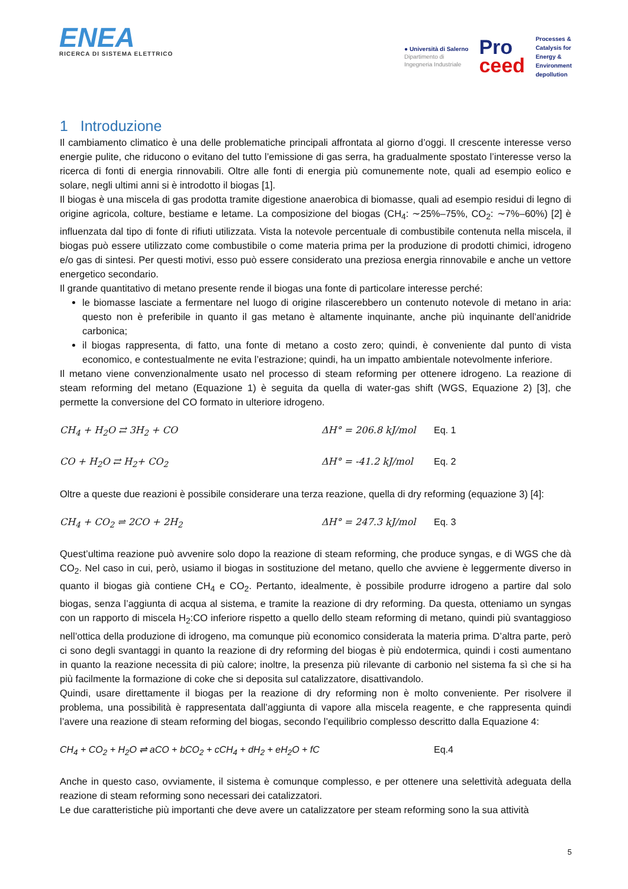ENEA
RICERCA DI SISTEMA ELETTRICO
● Università di Salerno
Dipartimento di
Ingegneria Industriale
Pro
ceed
Processes &
Catalysis for
Energy &
Environment
depollution
1 Introduzione
Il cambiamento climatico è una delle problematiche principali affrontata al giorno d’oggi. Il crescente interesse verso energie pulite, che riducono o evitano del tutto l’emissione di gas serra, ha gradualmente spostato l’interesse verso la ricerca di fonti di energia rinnovabili. Oltre alle fonti di energia più comunemente note, quali ad esempio eolico e solare, negli ultimi anni si è introdotto il biogas [1].
Il biogas è una miscela di gas prodotta tramite digestione anaerobica di biomasse, quali ad esempio residui di legno di origine agricola, colture, bestiame e letame. La composizione del biogas (CH<sub>4</sub>: ∼25%–75%, CO<sub>2</sub>: ∼7%–60%) [2] è influenzata dal tipo di fonte di rifiuti utilizzata. Vista la notevole percentuale di combustibile contenuta nella miscela, il biogas può essere utilizzato come combustibile o come materia prima per la produzione di prodotti chimici, idrogeno e/o gas di sintesi. Per questi motivi, esso può essere considerato una preziosa energia rinnovabile e anche un vettore energetico secondario.
Il grande quantitativo di metano presente rende il biogas una fonte di particolare interesse perché:
le biomasse lasciate a fermentare nel luogo di origine rilascerebbero un contenuto notevole di metano in aria: questo non è preferibile in quanto il gas metano è altamente inquinante, anche più inquinante dell’anidride carbonica;
il biogas rappresenta, di fatto, una fonte di metano a costo zero; quindi, è conveniente dal punto di vista economico, e contestualmente ne evita l’estrazione; quindi, ha un impatto ambientale notevolmente inferiore.
Il metano viene convenzionalmente usato nel processo di steam reforming per ottenere idrogeno. La reazione di steam reforming del metano (Equazione 1) è seguita da quella di water-gas shift (WGS, Equazione 2) [3], che permette la conversione del CO formato in ulteriore idrogeno.
CH<sub>4</sub> + H<sub>2</sub>O ⇄ 3H<sub>2</sub> + CO ΔH° = 206.8 kJ/mol Eq. 1
CO + H<sub>2</sub>O ⇄ H<sub>2</sub>+ CO<sub>2</sub> ΔH° = -41.2 kJ/mol Eq. 2
Oltre a queste due reazioni è possibile considerare una terza reazione, quella di dry reforming (equazione 3) [4]:
CH<sub>4</sub> + CO<sub>2</sub> ⇌ 2CO + 2H<sub>2</sub> ΔH° = 247.3 kJ/mol Eq. 3
Quest’ultima reazione può avvenire solo dopo la reazione di steam reforming, che produce syngas, e di WGS che dà CO<sub>2</sub>. Nel caso in cui, però, usiamo il biogas in sostituzione del metano, quello che avviene è leggermente diverso in quanto il biogas già contiene CH<sub>4</sub> e CO<sub>2</sub>. Pertanto, idealmente, è possibile produrre idrogeno a partire dal solo biogas, senza l’aggiunta di acqua al sistema, e tramite la reazione di dry reforming. Da questa, otteniamo un syngas con un rapporto di miscela H<sub>2</sub>:CO inferiore rispetto a quello dello steam reforming di metano, quindi più svantaggioso nell’ottica della produzione di idrogeno, ma comunque più economico considerata la materia prima. D’altra parte, però ci sono degli svantaggi in quanto la reazione di dry reforming del biogas è più endotermica, quindi i costi aumentano in quanto la reazione necessita di più calore; inoltre, la presenza più rilevante di carbonio nel sistema fa sì che si ha più facilmente la formazione di coke che si deposita sul catalizzatore, disattivandolo.
Quindi, usare direttamente il biogas per la reazione di dry reforming non è molto conveniente. Per risolvere il problema, una possibilità è rappresentata dall’aggiunta di vapore alla miscela reagente, e che rappresenta quindi l’avere una reazione di steam reforming del biogas, secondo l’equilibrio complesso descritto dalla Equazione 4:
CH<sub>4</sub> + CO<sub>2</sub> + H<sub>2</sub>O ⇌ aCO + bCO<sub>2</sub> + cCH<sub>4</sub> + dH<sub>2</sub> + eH<sub>2</sub>O + fC Eq.4
Anche in questo caso, ovviamente, il sistema è comunque complesso, e per ottenere una selettività adeguata della reazione di steam reforming sono necessari dei catalizzatori.
Le due caratteristiche più importanti che deve avere un catalizzatore per steam reforming sono la sua attività
5